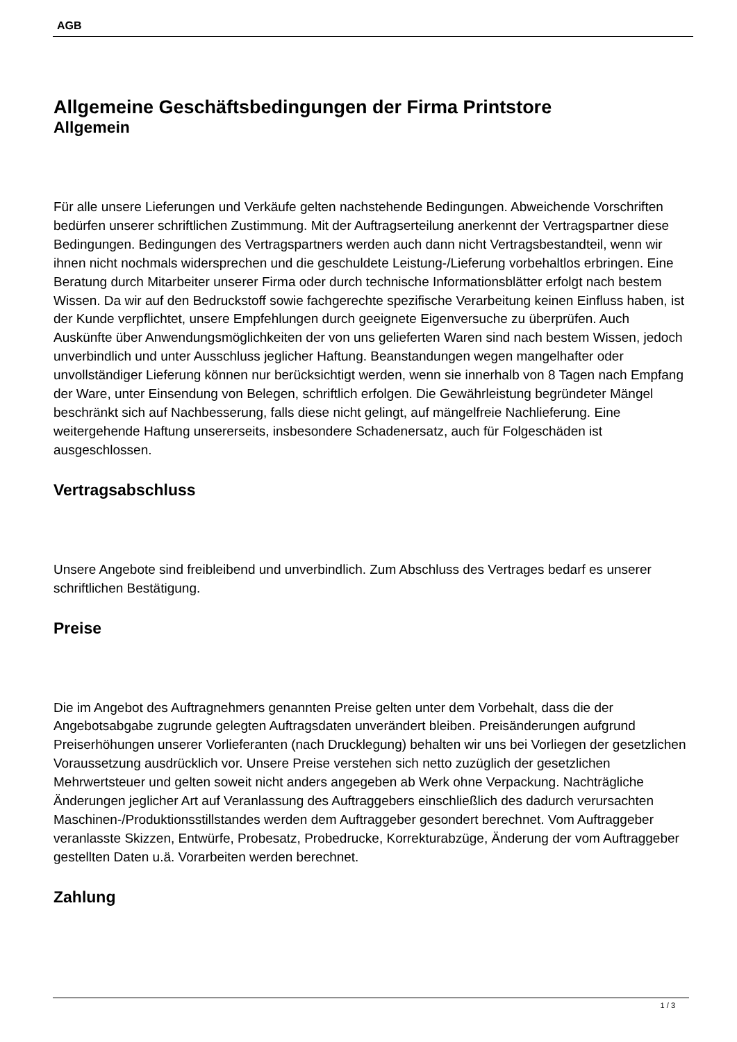AGB
Allgemeine Geschäftsbedingungen der Firma Printstore
Allgemein
Für alle unsere Lieferungen und Verkäufe gelten nachstehende Bedingungen. Abweichende Vorschriften bedürfen unserer schriftlichen Zustimmung. Mit der Auftragserteilung anerkennt der Vertragspartner diese Bedingungen. Bedingungen des Vertragspartners werden auch dann nicht Vertragsbestandteil, wenn wir ihnen nicht nochmals widersprechen und die geschuldete Leistung-/Lieferung vorbehaltlos erbringen. Eine Beratung durch Mitarbeiter unserer Firma oder durch technische Informationsblätter erfolgt nach bestem Wissen. Da wir auf den Bedruckstoff sowie fachgerechte spezifische Verarbeitung keinen Einfluss haben, ist der Kunde verpflichtet, unsere Empfehlungen durch geeignete Eigenversuche zu überprüfen. Auch Auskünfte über Anwendungsmöglichkeiten der von uns gelieferten Waren sind nach bestem Wissen, jedoch unverbindlich und unter Ausschluss jeglicher Haftung. Beanstandungen wegen mangelhafter oder unvollständiger Lieferung können nur berücksichtigt werden, wenn sie innerhalb von 8 Tagen nach Empfang der Ware, unter Einsendung von Belegen, schriftlich erfolgen. Die Gewährleistung begründeter Mängel beschränkt sich auf Nachbesserung, falls diese nicht gelingt, auf mängelfreie Nachlieferung. Eine weitergehende Haftung unsererseits, insbesondere Schadenersatz, auch für Folgeschäden ist ausgeschlossen.
Vertragsabschluss
Unsere Angebote sind freibleibend und unverbindlich. Zum Abschluss des Vertrages bedarf es unserer schriftlichen Bestätigung.
Preise
Die im Angebot des Auftragnehmers genannten Preise gelten unter dem Vorbehalt, dass die der Angebotsabgabe zugrunde gelegten Auftragsdaten unverändert bleiben. Preisänderungen aufgrund Preiserhöhungen unserer Vorlieferanten (nach Drucklegung) behalten wir uns bei Vorliegen der gesetzlichen Voraussetzung ausdrücklich vor. Unsere Preise verstehen sich netto zuzüglich der gesetzlichen Mehrwertsteuer und gelten soweit nicht anders angegeben ab Werk ohne Verpackung. Nachträgliche Änderungen jeglicher Art auf Veranlassung des Auftraggebers einschließlich des dadurch verursachten Maschinen-/Produktionsstillstandes werden dem Auftraggeber gesondert berechnet. Vom Auftraggeber veranlasste Skizzen, Entwürfe, Probesatz, Probedrucke, Korrekturabzüge, Änderung der vom Auftraggeber gestellten Daten u.ä. Vorarbeiten werden berechnet.
Zahlung
1 / 3